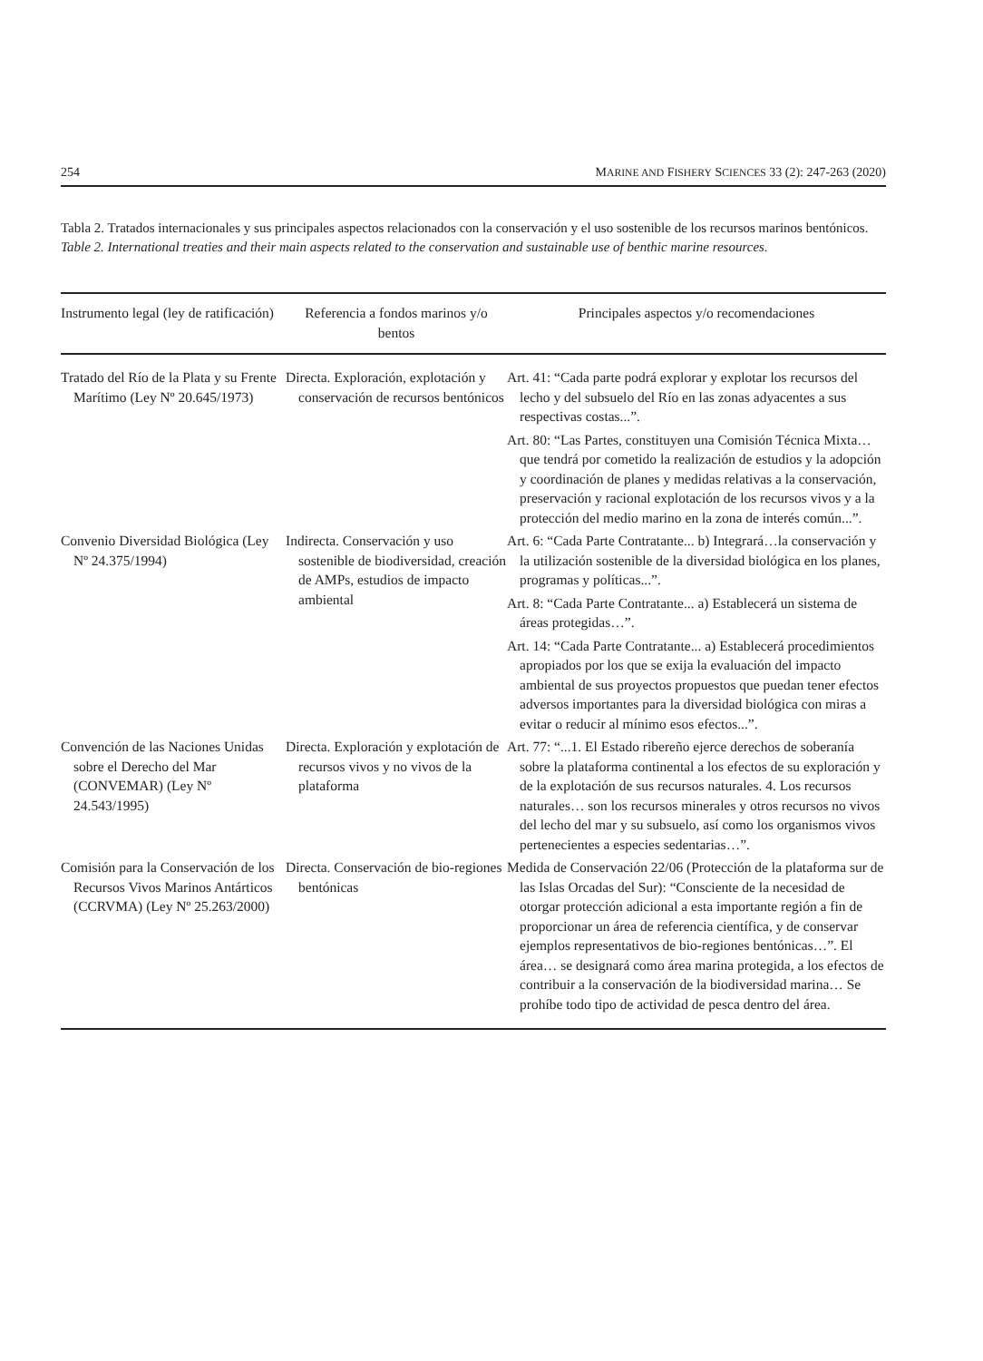254 MARINE AND FISHERY SCIENCES 33 (2): 247-263 (2020)
Tabla 2. Tratados internacionales y sus principales aspectos relacionados con la conservación y el uso sostenible de los recursos marinos bentónicos.
Table 2. International treaties and their main aspects related to the conservation and sustainable use of benthic marine resources.
| Instrumento legal (ley de ratificación) | Referencia a fondos marinos y/o bentos | Principales aspectos y/o recomendaciones |
| --- | --- | --- |
| Tratado del Río de la Plata y su Frente Marítimo (Ley Nº 20.645/1973) | Directa. Exploración, explotación y conservación de recursos bentónicos | Art. 41: “Cada parte podrá explorar y explotar los recursos del lecho y del subsuelo del Río en las zonas adyacentes a sus respectivas costas...”. Art. 80: “Las Partes, constituyen una Comisión Técnica Mixta… que tendrá por cometido la realización de estudios y la adopción y coordinación de planes y medidas relativas a la conservación, preservación y racional explotación de los recursos vivos y a la protección del medio marino en la zona de interés común...”. |
| Convenio Diversidad Biológica (Ley Nº 24.375/1994) | Indirecta. Conservación y uso sostenible de biodiversidad, creación de AMPs, estudios de impacto ambiental | Art. 6: “Cada Parte Contratante... b) Integrará…la conservación y la utilización sostenible de la diversidad biológica en los planes, programas y políticas...”. Art. 8: “Cada Parte Contratante... a) Establecerá un sistema de áreas protegidas…”. Art. 14: “Cada Parte Contratante... a) Establecerá procedimientos apropiados por los que se exija la evaluación del impacto ambiental de sus proyectos propuestos que puedan tener efectos adversos importantes para la diversidad biológica con miras a evitar o reducir al mínimo esos efectos...”. |
| Convención de las Naciones Unidas sobre el Derecho del Mar (CONVEMAR) (Ley Nº 24.543/1995) | Directa. Exploración y explotación de recursos vivos y no vivos de la plataforma | Art. 77: “...1. El Estado ribereño ejerce derechos de soberanía sobre la plataforma continental a los efectos de su exploración y de la explotación de sus recursos naturales. 4. Los recursos naturales… son los recursos minerales y otros recursos no vivos del lecho del mar y su subsuelo, así como los organismos vivos pertenecientes a especies sedentarias…”. |
| Comisión para la Conservación de los Recursos Vivos Marinos Antárticos (CCRVMA) (Ley Nº 25.263/2000) | Directa. Conservación de bio-regiones bentónicas | Medida de Conservación 22/06 (Protección de la plataforma sur de las Islas Orcadas del Sur): “Consciente de la necesidad de otorgar protección adicional a esta importante región a fin de proporcionar un área de referencia científica, y de conservar ejemplos representativos de bio-regiones bentónicas…”. El área… se designará como área marina protegida, a los efectos de contribuir a la conservación de la biodiversidad marina… Se prohíbe todo tipo de actividad de pesca dentro del área. |